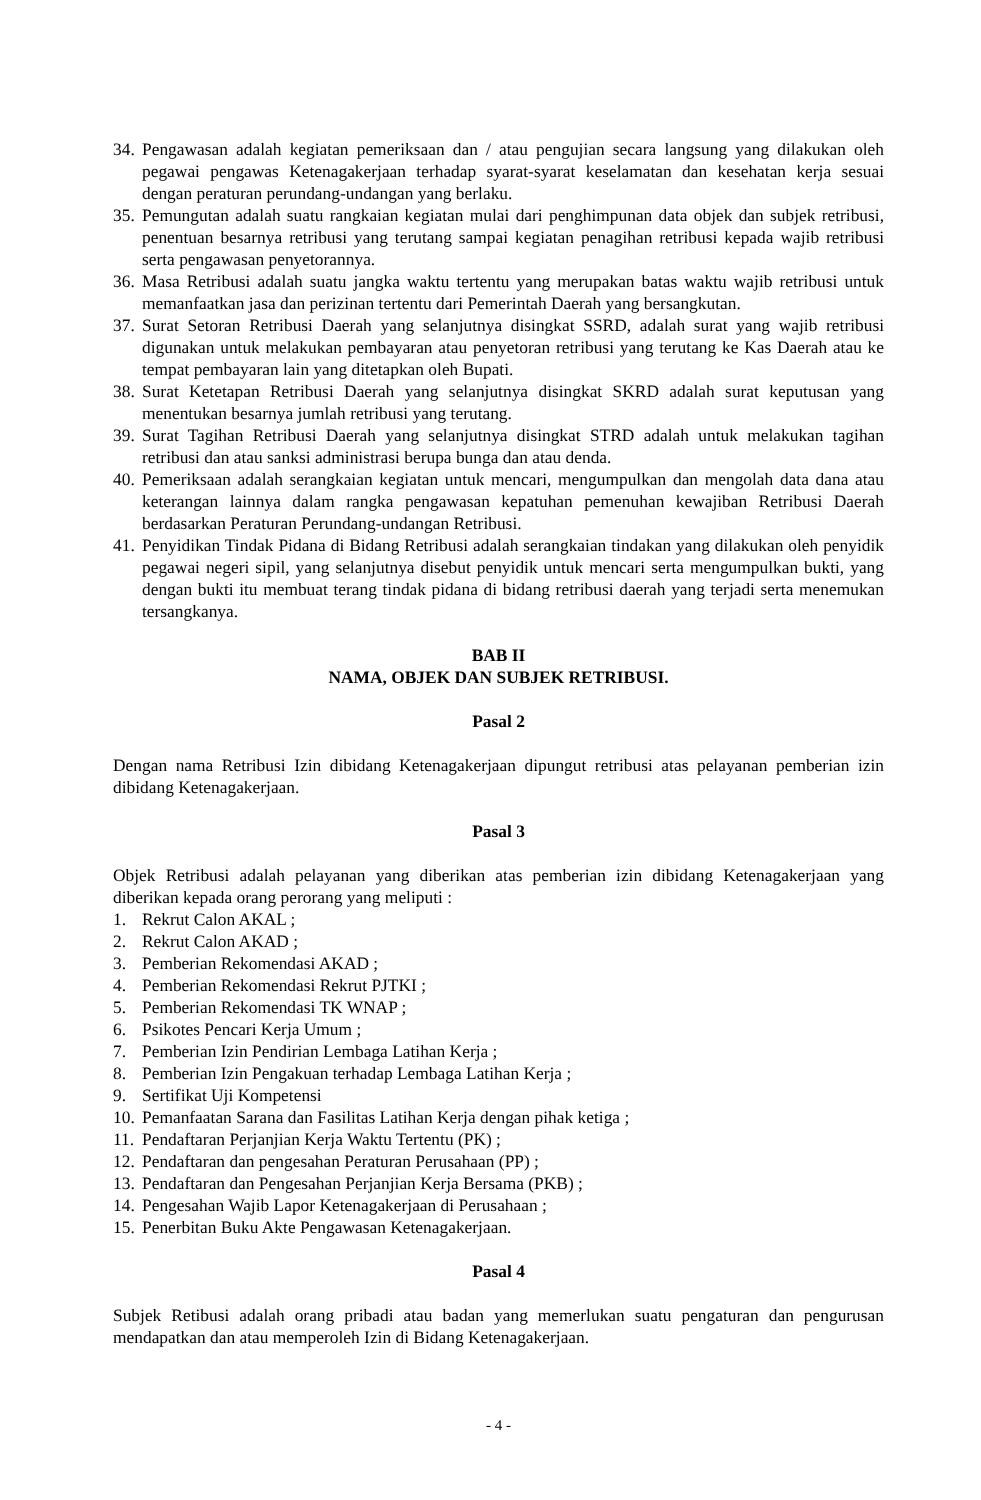34. Pengawasan adalah kegiatan pemeriksaan dan / atau pengujian secara langsung yang dilakukan oleh pegawai pengawas Ketenagakerjaan terhadap syarat-syarat keselamatan dan kesehatan kerja sesuai dengan peraturan perundang-undangan yang berlaku.
35. Pemungutan adalah suatu rangkaian kegiatan mulai dari penghimpunan data objek dan subjek retribusi, penentuan besarnya retribusi yang terutang sampai kegiatan penagihan retribusi kepada wajib retribusi serta pengawasan penyetorannya.
36. Masa Retribusi adalah suatu jangka waktu tertentu yang merupakan batas waktu wajib retribusi untuk memanfaatkan jasa dan perizinan tertentu dari Pemerintah Daerah yang bersangkutan.
37. Surat Setoran Retribusi Daerah yang selanjutnya disingkat SSRD, adalah surat yang wajib retribusi digunakan untuk melakukan pembayaran atau penyetoran retribusi yang terutang ke Kas Daerah atau ke tempat pembayaran lain yang ditetapkan oleh Bupati.
38. Surat Ketetapan Retribusi Daerah yang selanjutnya disingkat SKRD adalah surat keputusan yang menentukan besarnya jumlah retribusi yang terutang.
39. Surat Tagihan Retribusi Daerah yang selanjutnya disingkat STRD adalah untuk melakukan tagihan retribusi dan atau sanksi administrasi berupa bunga dan atau denda.
40. Pemeriksaan adalah serangkaian kegiatan untuk mencari, mengumpulkan dan mengolah data dana atau keterangan lainnya dalam rangka pengawasan kepatuhan pemenuhan kewajiban Retribusi Daerah berdasarkan Peraturan Perundang-undangan Retribusi.
41. Penyidikan Tindak Pidana di Bidang Retribusi adalah serangkaian tindakan yang dilakukan oleh penyidik pegawai negeri sipil, yang selanjutnya disebut penyidik untuk mencari serta mengumpulkan bukti, yang dengan bukti itu membuat terang tindak pidana di bidang retribusi daerah yang terjadi serta menemukan tersangkanya.
BAB II
NAMA, OBJEK DAN SUBJEK RETRIBUSI.
Pasal 2
Dengan nama Retribusi Izin dibidang Ketenagakerjaan dipungut retribusi atas pelayanan pemberian izin dibidang Ketenagakerjaan.
Pasal 3
Objek Retribusi adalah pelayanan yang diberikan atas pemberian izin dibidang Ketenagakerjaan yang diberikan kepada orang perorang yang meliputi :
1. Rekrut Calon AKAL ;
2. Rekrut Calon AKAD ;
3. Pemberian Rekomendasi AKAD ;
4. Pemberian Rekomendasi Rekrut PJTKI ;
5. Pemberian Rekomendasi TK WNAP ;
6. Psikotes Pencari Kerja Umum ;
7. Pemberian Izin Pendirian Lembaga Latihan Kerja ;
8. Pemberian Izin Pengakuan terhadap Lembaga Latihan Kerja ;
9. Sertifikat Uji Kompetensi
10. Pemanfaatan Sarana dan Fasilitas Latihan Kerja dengan pihak ketiga ;
11. Pendaftaran Perjanjian Kerja Waktu Tertentu (PK) ;
12. Pendaftaran dan pengesahan Peraturan Perusahaan (PP) ;
13. Pendaftaran dan Pengesahan Perjanjian Kerja Bersama (PKB) ;
14. Pengesahan Wajib Lapor Ketenagakerjaan di Perusahaan ;
15. Penerbitan Buku Akte Pengawasan Ketenagakerjaan.
Pasal 4
Subjek Retibusi adalah orang pribadi atau badan yang memerlukan suatu pengaturan dan pengurusan mendapatkan dan atau memperoleh Izin di Bidang Ketenagakerjaan.
- 4 -